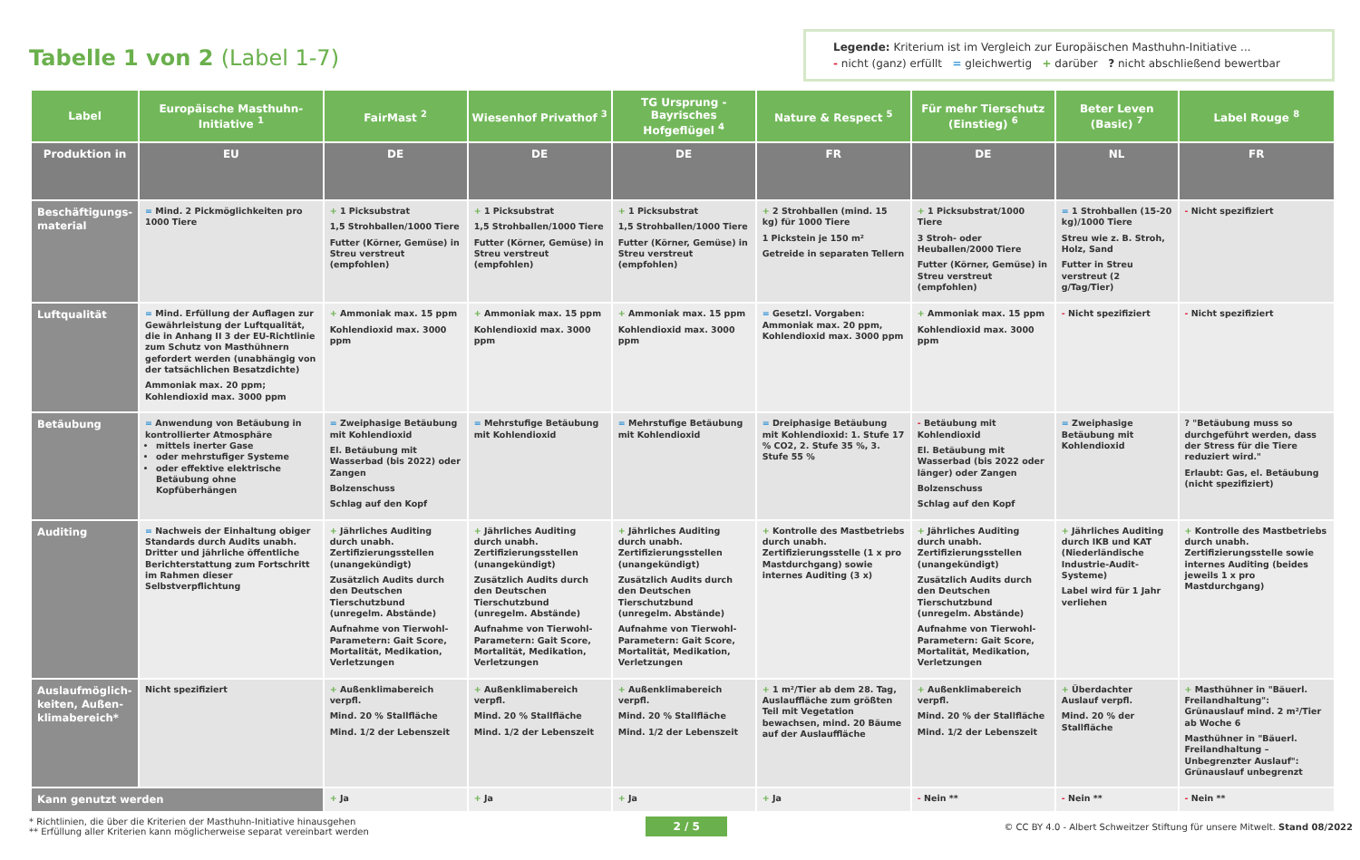Tabelle 1 von 2 (Label 1-7)
Legende: Kriterium ist im Vergleich zur Europäischen Masthuhn-Initiative ...
- nicht (ganz) erfüllt = gleichwertig + darüber ? nicht abschließend bewertbar
| Label | Europäische Masthuhn-Initiative <sup>1</sup> | FairMast <sup>2</sup> | Wiesenhof Privathof <sup>3</sup> | TG Ursprung - Bayrisches Hofgeflügel <sup>4</sup> | Nature & Respect <sup>5</sup> | Für mehr Tierschutz (Einstieg) <sup>6</sup> | Beter Leven (Basic) <sup>7</sup> | Label Rouge <sup>8</sup> |
| --- | --- | --- | --- | --- | --- | --- | --- | --- |
| Produktion in | EU | DE | DE | DE | FR | DE | NL | FR |
| Beschäftigungs-material | = Mind. 2 Pickmöglichkeiten pro 1000 Tiere | + 1 Picksubstrat 1,5 Strohballen/1000 Tiere Futter (Körner, Gemüse) in Streu verstreut (empfohlen) | + 1 Picksubstrat 1,5 Strohballen/1000 Tiere Futter (Körner, Gemüse) in Streu verstreut (empfohlen) | + 1 Picksubstrat 1,5 Strohballen/1000 Tiere Futter (Körner, Gemüse) in Streu verstreut (empfohlen) | + 2 Strohballen (mind. 15 kg) für 1000 Tiere 1 Pickstein je 150 m² Getreide in separaten Tellern | + 1 Picksubstrat/1000 Tiere 3 Stroh- oder Heuballen/2000 Tiere Futter (Körner, Gemüse) in Streu verstreut (empfohlen) | = 1 Strohballen (15-20 kg)/1000 Tiere Streu wie z. B. Stroh, Holz, Sand Futter in Streu verstreut (2 g/Tag/Tier) | - Nicht spezifiziert |
| Luftqualität | = Mind. Erfüllung der Auflagen zur Gewährleistung der Luftqualität, die in Anhang II 3 der EU-Richtlinie zum Schutz von Masthühnern gefordert werden (unabhängig von der tatsächlichen Besatzdichte) Ammoniak max. 20 ppm; Kohlendioxid max. 3000 ppm | + Ammoniak max. 15 ppm Kohlendioxid max. 3000 ppm | + Ammoniak max. 15 ppm Kohlendioxid max. 3000 ppm | + Ammoniak max. 15 ppm Kohlendioxid max. 3000 ppm | = Gesetzl. Vorgaben: Ammoniak max. 20 ppm, Kohlendioxid max. 3000 ppm | + Ammoniak max. 15 ppm Kohlendioxid max. 3000 ppm | - Nicht spezifiziert | - Nicht spezifiziert |
| Betäubung | = Anwendung von Betäubung in kontrollierter Atmosphäre mittels inerter Gase oder mehrstufiger Systeme oder effektive elektrische Betäubung ohne Kopfüberhängen | = Zweiphasige Betäubung mit Kohlendioxid El. Betäubung mit Wasserbad (bis 2022) oder Zangen Bolzenschuss Schlag auf den Kopf | = Mehrstufige Betäubung mit Kohlendioxid | = Mehrstufige Betäubung mit Kohlendioxid | = Dreiphasige Betäubung mit Kohlendioxid: 1. Stufe 17 % CO2, 2. Stufe 35 %, 3. Stufe 55 % | - Betäubung mit Kohlendioxid El. Betäubung mit Wasserbad (bis 2022 oder länger) oder Zangen Bolzenschuss Schlag auf den Kopf | = Zweiphasige Betäubung mit Kohlendioxid | ? "Betäubung muss so durchgeführt werden, dass der Stress für die Tiere reduziert wird." Erlaubt: Gas, el. Betäubung (nicht spezifiziert) |
| Auditing | = Nachweis der Einhaltung obiger Standards durch Audits unabh. Dritter und jährliche öffentliche Berichterstattung zum Fortschritt im Rahmen dieser Selbstverpflichtung | + Jährliches Auditing durch unabh. Zertifizierungsstellen (unangekündigt) Zusätzlich Audits durch den Deutschen Tierschutzbund (unregelm. Abstände) Aufnahme von Tierwohl-Parametern: Gait Score, Mortalität, Medikation, Verletzungen | + Jährliches Auditing durch unabh. Zertifizierungsstellen (unangekündigt) Zusätzlich Audits durch den Deutschen Tierschutzbund (unregelm. Abstände) Aufnahme von Tierwohl-Parametern: Gait Score, Mortalität, Medikation, Verletzungen | + Jährliches Auditing durch unabh. Zertifizierungsstellen (unangekündigt) Zusätzlich Audits durch den Deutschen Tierschutzbund (unregelm. Abstände) Aufnahme von Tierwohl-Parametern: Gait Score, Mortalität, Medikation, Verletzungen | + Kontrolle des Mastbetriebs durch unabh. Zertifizierungsstelle (1 x pro Mastdurchgang) sowie internes Auditing (3 x) | + Jährliches Auditing durch unabh. Zertifizierungsstellen (unangekündigt) Zusätzlich Audits durch den Deutschen Tierschutzbund (unregelm. Abstände) Aufnahme von Tierwohl-Parametern: Gait Score, Mortalität, Medikation, Verletzungen | + Jährliches Auditing durch IKB und KAT (Niederländische Industrie-Audit-Systeme) Label wird für 1 Jahr verliehen | + Kontrolle des Mastbetriebs durch unabh. Zertifizierungsstelle sowie internes Auditing (beides jeweils 1 x pro Mastdurchgang) |
| Auslaufmöglich-keiten, Außen-klimabereich* | Nicht spezifiziert | + Außenklimabereich verpfl. Mind. 20 % Stallfläche Mind. 1/2 der Lebenszeit | + Außenklimabereich verpfl. Mind. 20 % Stallfläche Mind. 1/2 der Lebenszeit | + Außenklimabereich verpfl. Mind. 20 % Stallfläche Mind. 1/2 der Lebenszeit | + 1 m²/Tier ab dem 28. Tag, Auslauffläche zum größten Teil mit Vegetation bewachsen, mind. 20 Bäume auf der Auslauffläche | + Außenklimabereich verpfl. Mind. 20 % der Stallfläche Mind. 1/2 der Lebenszeit | + Überdachter Auslauf verpfl. Mind. 20 % der Stallfläche | + Masthühner in "Bäuerl. Freilandhaltung": Grünauslauf mind. 2 m²/Tier ab Woche 6 Masthühner in "Bäuerl. Freilandhaltung – Unbegrenzter Auslauf": Grünauslauf unbegrenzt |
| Kann genutzt werden | | + Ja | + Ja | + Ja | + Ja | - Nein ** | - Nein ** | - Nein ** |
* Richtlinien, die über die Kriterien der Masthuhn-Initiative hinausgehen
** Erfüllung aller Kriterien kann möglicherweise separat vereinbart werden
2 / 5
© CC BY 4.0 - Albert Schweitzer Stiftung für unsere Mitwelt. Stand 08/2022